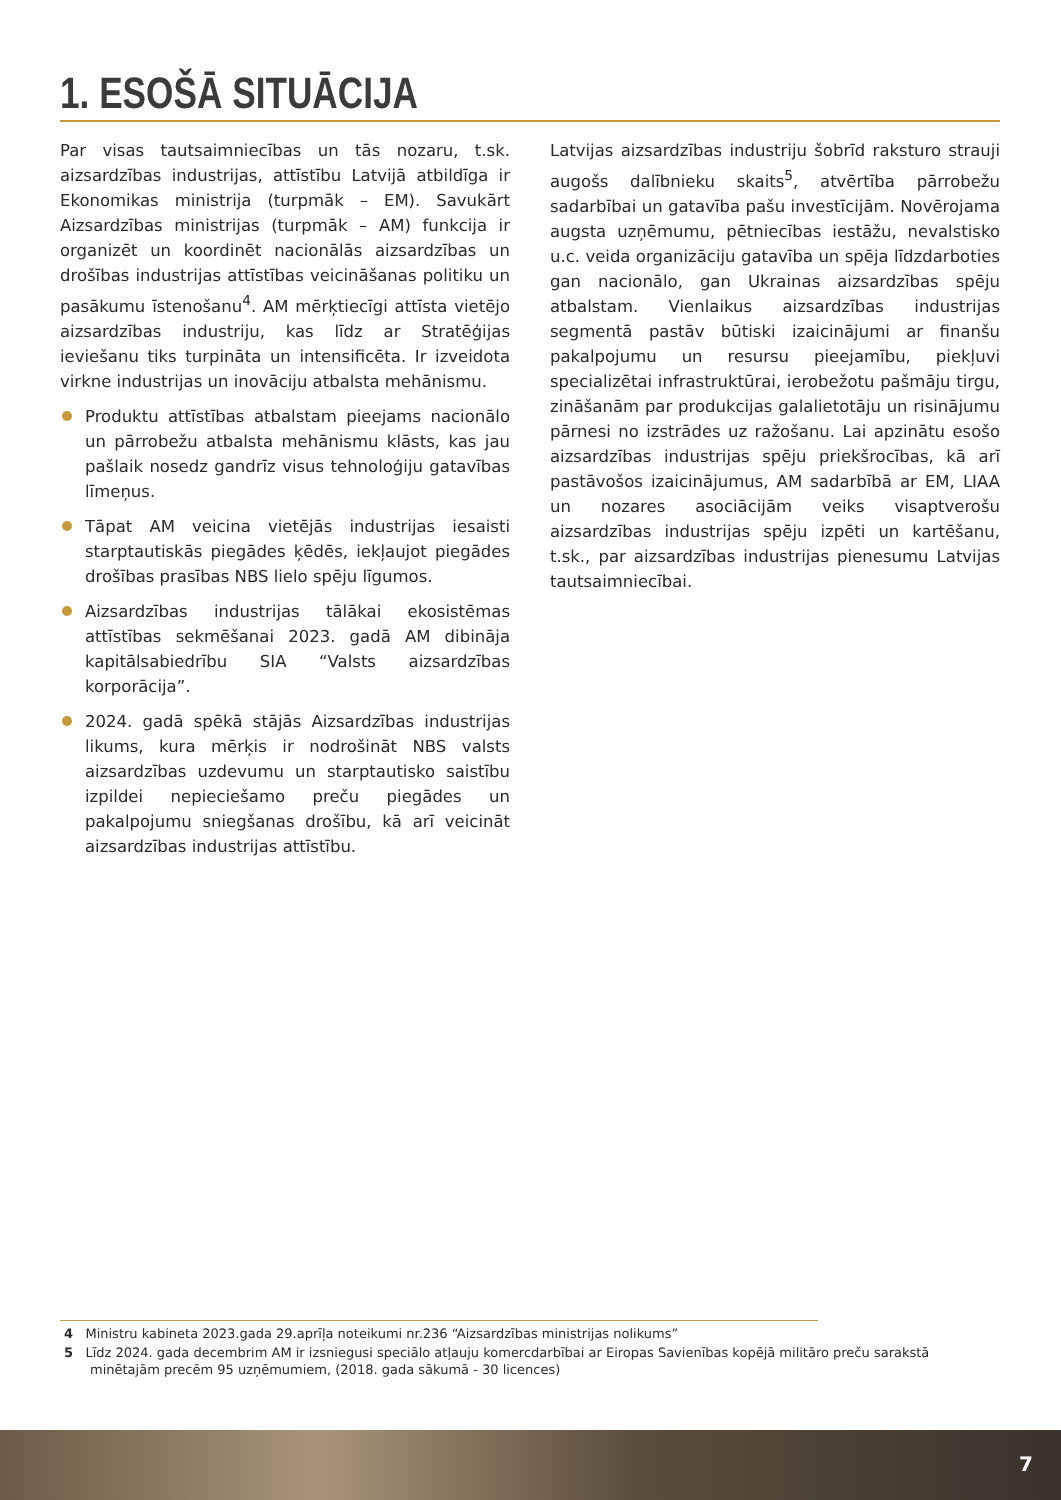1. ESOŠĀ SITUĀCIJA
Par visas tautsaimniecības un tās nozaru, t.sk. aizsardzības industrijas, attīstību Latvijā atbildīga ir Ekonomikas ministrija (turpmāk – EM). Savukārt Aizsardzības ministrijas (turpmāk – AM) funkcija ir organizēt un koordinēt nacionālās aizsardzības un drošības industrijas attīstības veicināšanas politiku un pasākumu īstenošanu<sup>4</sup>. AM mērķtiecīgi attīsta vietējo aizsardzības industriju, kas līdz ar Stratēģijas ieviešanu tiks turpināta un intensificēta. Ir izveidota virkne industrijas un inovāciju atbalsta mehānismu.
Produktu attīstības atbalstam pieejams nacionālo un pārrobežu atbalsta mehānismu klāsts, kas jau pašlaik nosedz gandrīz visus tehnoloģiju gatavības līmeņus.
Tāpat AM veicina vietējās industrijas iesaisti starptautiskās piegādes ķēdēs, iekļaujot piegādes drošības prasības NBS lielo spēju līgumos.
Aizsardzības industrijas tālākai ekosistēmas attīstības sekmēšanai 2023. gadā AM dibināja kapitālsabiedrību SIA “Valsts aizsardzības korporācija”.
2024. gadā spēkā stājās Aizsardzības industrijas likums, kura mērķis ir nodrošināt NBS valsts aizsardzības uzdevumu un starptautisko saistību izpildei nepieciešamo preču piegādes un pakalpojumu sniegšanas drošību, kā arī veicināt aizsardzības industrijas attīstību.
Latvijas aizsardzības industriju šobrīd raksturo strauji augošs dalībnieku skaits<sup>5</sup>, atvērtība pārrobežu sadarbībai un gatavība pašu investīcijām. Novērojama augsta uzņēmumu, pētniecības iestāžu, nevalstisko u.c. veida organizāciju gatavība un spēja līdzdarboties gan nacionālo, gan Ukrainas aizsardzības spēju atbalstam. Vienlaikus aizsardzības industrijas segmentā pastāv būtiski izaicinājumi ar finanšu pakalpojumu un resursu pieejamību, piekļuvi specializētai infrastruktūrai, ierobežotu pašmāju tirgu, zināšanām par produkcijas galalietotāju un risinājumu pārnesi no izstrādes uz ražošanu. Lai apzinātu esošo aizsardzības industrijas spēju priekšrocības, kā arī pastāvošos izaicinājumus, AM sadarbībā ar EM, LIAA un nozares asociācijām veiks visaptverošu aizsardzības industrijas spēju izpēti un kartēšanu, t.sk., par aizsardzības industrijas pienesumu Latvijas tautsaimniecībai.
4 Ministru kabineta 2023.gada 29.aprīļa noteikumi nr.236 “Aizsardzības ministrijas nolikums”
5 Līdz 2024. gada decembrim AM ir izsniegusi speciālo atļauju komercdarbībai ar Eiropas Savienības kopējā militāro preču sarakstā minētajām precēm 95 uzņēmumiem, (2018. gada sākumā - 30 licences)
7